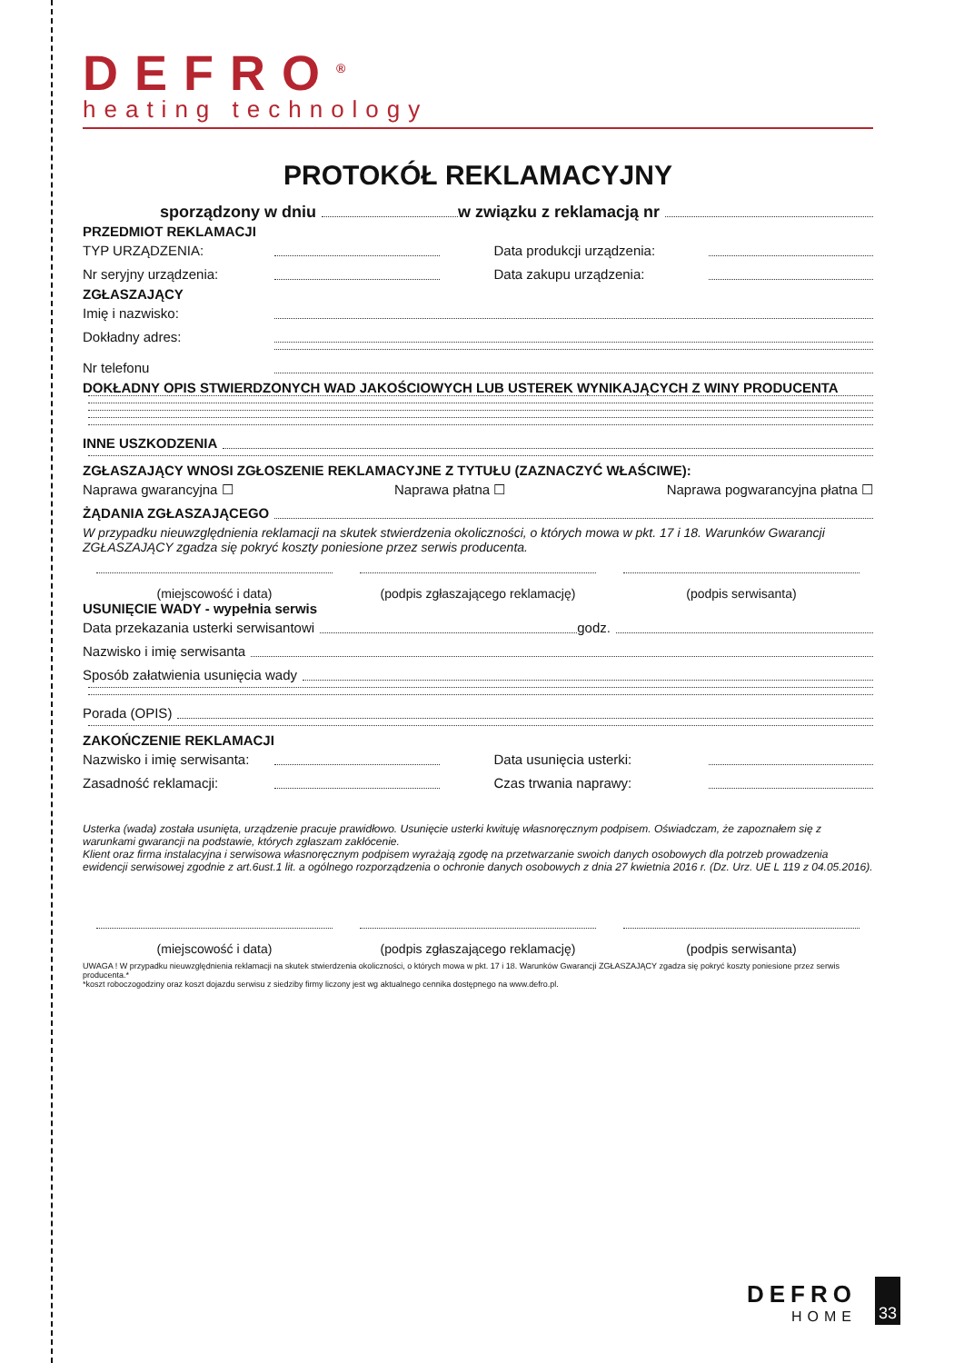DEFRO<sup>®</sup>
heating technology
PROTOKÓŁ REKLAMACYJNY
sporządzony w dniu w związku z reklamacją nr
PRZEDMIOT REKLAMACJI
TYP URZĄDZENIA: Data produkcji urządzenia:
Nr seryjny urządzenia: Data zakupu urządzenia:
ZGŁASZAJĄCY
Imię i nazwisko:
Dokładny adres:
Nr telefonu
DOKŁADNY OPIS STWIERDZONYCH WAD JAKOŚCIOWYCH LUB USTEREK WYNIKAJĄCYCH Z WINY PRODUCENTA
INNE USZKODZENIA
ZGŁASZAJĄCY WNOSI ZGŁOSZENIE REKLAMACYJNE Z TYTUŁU (ZAZNACZYĆ WŁAŚCIWE):
Naprawa gwarancyjna ☐ Naprawa płatna ☐ Naprawa pogwarancyjna płatna ☐
ŻĄDANIA ZGŁASZAJĄCEGO
W przypadku nieuwzględnienia reklamacji na skutek stwierdzenia okoliczności, o których mowa w pkt. 17 i 18. Warunków Gwarancji ZGŁASZAJĄCY zgadza się pokryć koszty poniesione przez serwis producenta.
(miejscowość i data) (podpis zgłaszającego reklamację)
(podpis serwisanta)
USUNIĘCIE WADY - wypełnia serwis
Data przekazania usterki serwisantowi godz.
Nazwisko i imię serwisanta
Sposób załatwienia usunięcia wady
Porada (OPIS)
ZAKOŃCZENIE REKLAMACJI
Nazwisko i imię serwisanta: Data usunięcia usterki:
Zasadność reklamacji: Czas trwania naprawy:
Usterka (wada) została usunięta, urządzenie pracuje prawidłowo. Usunięcie usterki kwituję własnoręcznym podpisem. Oświadczam, że zapoznałem się z warunkami gwarancji na podstawie, których zgłaszam zakłócenie.
Klient oraz firma instalacyjna i serwisowa własnoręcznym podpisem wyrażają zgodę na przetwarzanie swoich danych osobowych dla potrzeb prowadzenia ewidencji serwisowej zgodnie z art.6ust.1 lit. a ogólnego rozporządzenia o ochronie danych osobowych z dnia 27 kwietnia 2016 r. (Dz. Urz. UE L 119 z 04.05.2016).
(miejscowość i data) (podpis zgłaszającego reklamację)
(podpis serwisanta)
UWAGA ! W przypadku nieuwzględnienia reklamacji na skutek stwierdzenia okoliczności, o których mowa w pkt. 17 i 18. Warunków Gwarancji ZGŁASZAJĄCY zgadza się pokryć koszty poniesione przez serwis producenta.*
*koszt roboczogodziny oraz koszt dojazdu serwisu z siedziby firmy liczony jest wg aktualnego cennika dostępnego na www.defro.pl.
DEFRO
HOME
33